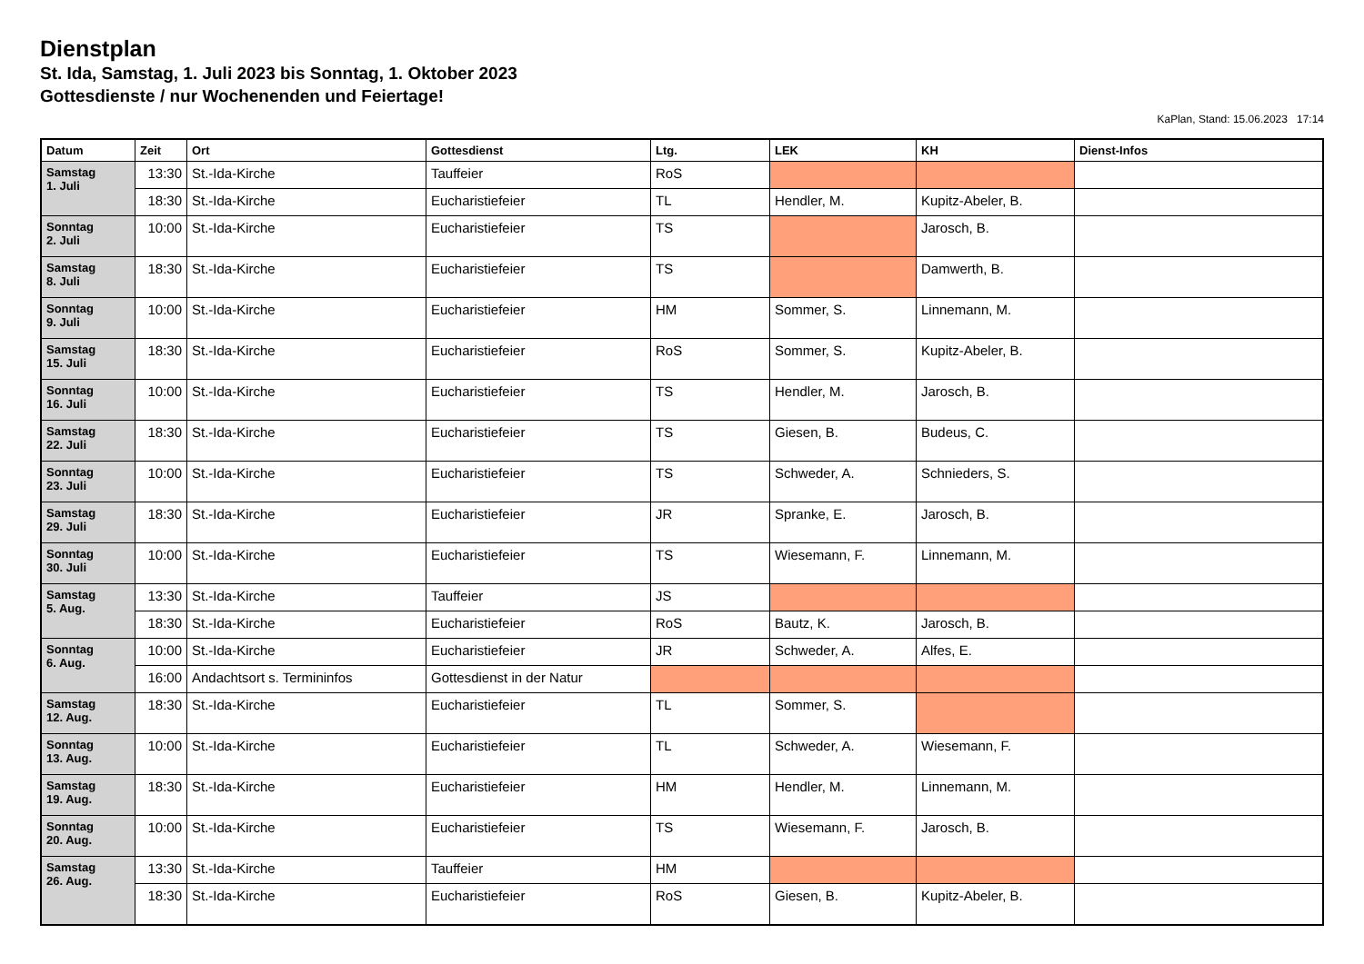Dienstplan
St. Ida, Samstag, 1. Juli 2023 bis Sonntag, 1. Oktober 2023
Gottesdienste / nur Wochenenden und Feiertage!
KaPlan, Stand: 15.06.2023 17:14
| Datum | Zeit | Ort | Gottesdienst | Ltg. | LEK | KH | Dienst-Infos |
| --- | --- | --- | --- | --- | --- | --- | --- |
| Samstag 1. Juli | 13:30 | St.-Ida-Kirche | Tauffeier | RoS | | | |
| | 18:30 | St.-Ida-Kirche | Eucharistiefeier | TL | Hendler, M. | Kupitz-Abeler, B. | |
| Sonntag 2. Juli | 10:00 | St.-Ida-Kirche | Eucharistiefeier | TS | | Jarosch, B. | |
| Samstag 8. Juli | 18:30 | St.-Ida-Kirche | Eucharistiefeier | TS | | Damwerth, B. | |
| Sonntag 9. Juli | 10:00 | St.-Ida-Kirche | Eucharistiefeier | HM | Sommer, S. | Linnemann, M. | |
| Samstag 15. Juli | 18:30 | St.-Ida-Kirche | Eucharistiefeier | RoS | Sommer, S. | Kupitz-Abeler, B. | |
| Sonntag 16. Juli | 10:00 | St.-Ida-Kirche | Eucharistiefeier | TS | Hendler, M. | Jarosch, B. | |
| Samstag 22. Juli | 18:30 | St.-Ida-Kirche | Eucharistiefeier | TS | Giesen, B. | Budeus, C. | |
| Sonntag 23. Juli | 10:00 | St.-Ida-Kirche | Eucharistiefeier | TS | Schweder, A. | Schnieders, S. | |
| Samstag 29. Juli | 18:30 | St.-Ida-Kirche | Eucharistiefeier | JR | Spranke, E. | Jarosch, B. | |
| Sonntag 30. Juli | 10:00 | St.-Ida-Kirche | Eucharistiefeier | TS | Wiesemann, F. | Linnemann, M. | |
| Samstag 5. Aug. | 13:30 | St.-Ida-Kirche | Tauffeier | JS | | | |
| | 18:30 | St.-Ida-Kirche | Eucharistiefeier | RoS | Bautz, K. | Jarosch, B. | |
| Sonntag 6. Aug. | 10:00 | St.-Ida-Kirche | Eucharistiefeier | JR | Schweder, A. | Alfes, E. | |
| | 16:00 | Andachtsort s. Termininfos | Gottesdienst in der Natur | | | | |
| Samstag 12. Aug. | 18:30 | St.-Ida-Kirche | Eucharistiefeier | TL | Sommer, S. | | |
| Sonntag 13. Aug. | 10:00 | St.-Ida-Kirche | Eucharistiefeier | TL | Schweder, A. | Wiesemann, F. | |
| Samstag 19. Aug. | 18:30 | St.-Ida-Kirche | Eucharistiefeier | HM | Hendler, M. | Linnemann, M. | |
| Sonntag 20. Aug. | 10:00 | St.-Ida-Kirche | Eucharistiefeier | TS | Wiesemann, F. | Jarosch, B. | |
| Samstag 26. Aug. | 13:30 | St.-Ida-Kirche | Tauffeier | HM | | | |
| | 18:30 | St.-Ida-Kirche | Eucharistiefeier | RoS | Giesen, B. | Kupitz-Abeler, B. | |